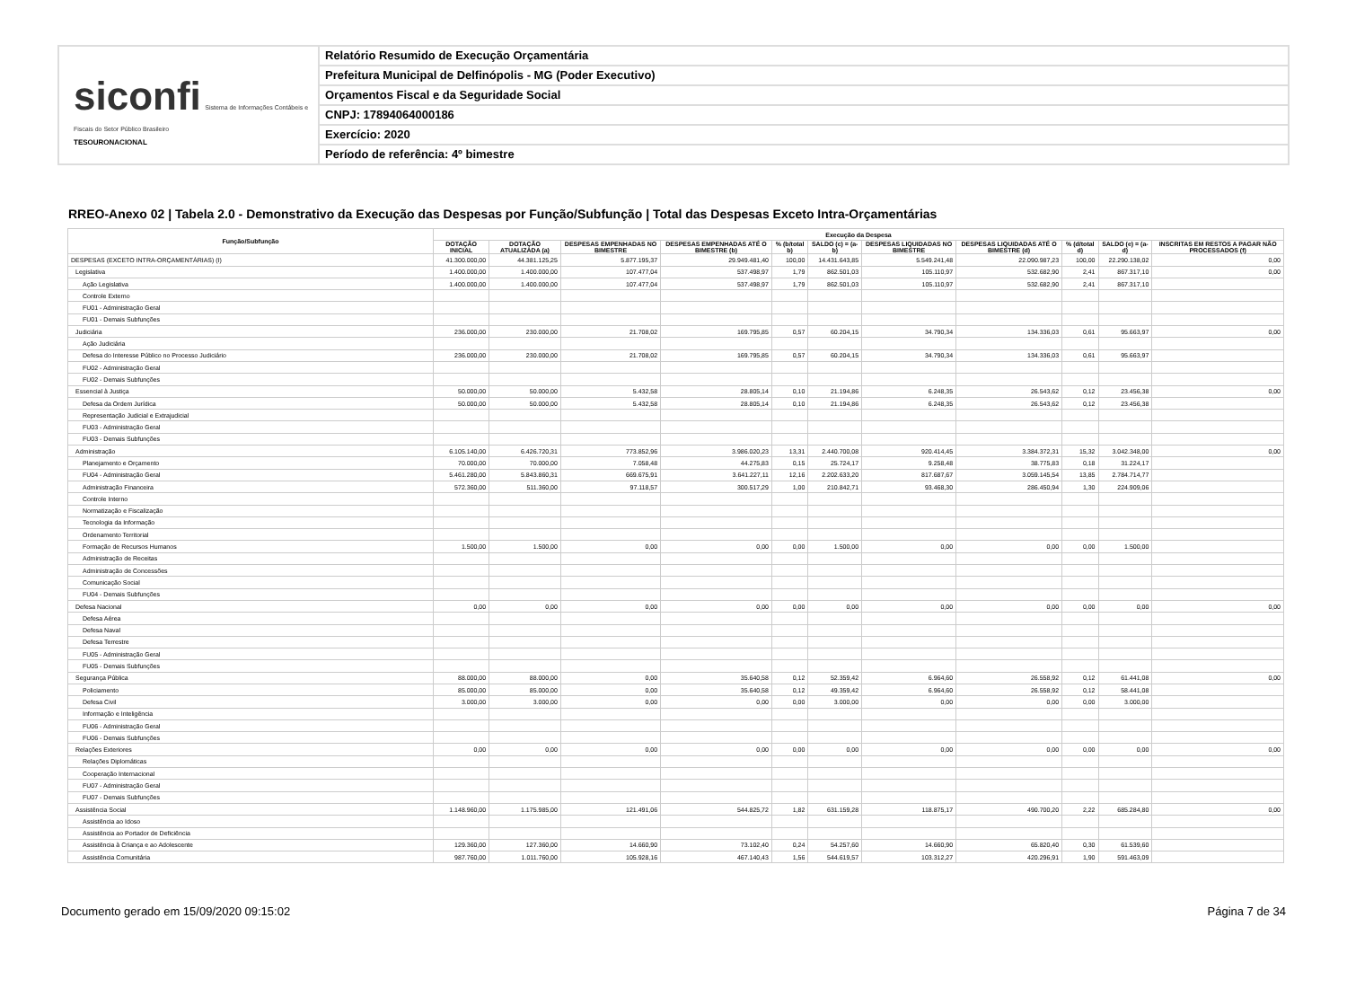siconfi Sistema de Informações Contábeis e Fiscais do Setor Público Brasileiro
TESOURONACIONAL
Relatório Resumido de Execução Orçamentária
Prefeitura Municipal de Delfinópolis - MG (Poder Executivo)
Orçamentos Fiscal e da Seguridade Social
CNPJ: 17894064000186
Exercício: 2020
Período de referência: 4º bimestre
RREO-Anexo 02 | Tabela 2.0 - Demonstrativo da Execução das Despesas por Função/Subfunção | Total das Despesas Exceto Intra-Orçamentárias
| Função/Subfunção | Execução da Despesa | | | | | | | | | | |
| --- | --- | --- | --- | --- | --- | --- | --- | --- | --- | --- | --- |
| | DOTAÇÃO INICIAL | DOTAÇÃO ATUALIZADA (a) | DESPESAS EMPENHADAS NO BIMESTRE | DESPESAS EMPENHADAS ATÉ O BIMESTRE (b) | % (b/total b) | SALDO (c) = (a-b) | DESPESAS LIQUIDADAS NO BIMESTRE | DESPESAS LIQUIDADAS ATÉ O BIMESTRE (d) | % (d/total d) | SALDO (e) = (a-d) | INSCRITAS EM RESTOS A PAGAR NÃO PROCESSADOS (f) |
| DESPESAS (EXCETO INTRA-ORÇAMENTÁRIAS) (I) | 41.300.000,00 | 44.381.125,25 | 5.877.195,37 | 29.949.481,40 | 100,00 | 14.431.643,85 | 5.549.241,48 | 22.090.987,23 | 100,00 | 22.290.138,02 | 0,00 |
| Legislativa | 1.400.000,00 | 1.400.000,00 | 107.477,04 | 537.498,97 | 1,79 | 862.501,03 | 105.110,97 | 532.682,90 | 2,41 | 867.317,10 | 0,00 |
| Ação Legislativa | 1.400.000,00 | 1.400.000,00 | 107.477,04 | 537.498,97 | 1,79 | 862.501,03 | 105.110,97 | 532.682,90 | 2,41 | 867.317,10 | |
| Controle Externo | | | | | | | | | | | |
| FU01 - Administração Geral | | | | | | | | | | | |
| FU01 - Demais Subfunções | | | | | | | | | | | |
| Judiciária | 236.000,00 | 230.000,00 | 21.708,02 | 169.795,85 | 0,57 | 60.204,15 | 34.790,34 | 134.336,03 | 0,61 | 95.663,97 | 0,00 |
| Ação Judiciária | | | | | | | | | | | |
| Defesa do Interesse Público no Processo Judiciário | 236.000,00 | 230.000,00 | 21.708,02 | 169.795,85 | 0,57 | 60.204,15 | 34.790,34 | 134.336,03 | 0,61 | 95.663,97 | |
| FU02 - Administração Geral | | | | | | | | | | | |
| FU02 - Demais Subfunções | | | | | | | | | | | |
| Essencial à Justiça | 50.000,00 | 50.000,00 | 5.432,58 | 28.805,14 | 0,10 | 21.194,86 | 6.248,35 | 26.543,62 | 0,12 | 23.456,38 | 0,00 |
| Defesa da Ordem Jurídica | 50.000,00 | 50.000,00 | 5.432,58 | 28.805,14 | 0,10 | 21.194,86 | 6.248,35 | 26.543,62 | 0,12 | 23.456,38 | |
| Representação Judicial e Extrajudicial | | | | | | | | | | | |
| FU03 - Administração Geral | | | | | | | | | | | |
| FU03 - Demais Subfunções | | | | | | | | | | | |
| Administração | 6.105.140,00 | 6.426.720,31 | 773.852,96 | 3.986.020,23 | 13,31 | 2.440.700,08 | 920.414,45 | 3.384.372,31 | 15,32 | 3.042.348,00 | 0,00 |
| Planejamento e Orçamento | 70.000,00 | 70.000,00 | 7.058,48 | 44.275,83 | 0,15 | 25.724,17 | 9.258,48 | 38.775,83 | 0,18 | 31.224,17 | |
| FU04 - Administração Geral | 5.461.280,00 | 5.843.860,31 | 669.675,91 | 3.641.227,11 | 12,16 | 2.202.633,20 | 817.687,67 | 3.059.145,54 | 13,85 | 2.784.714,77 | |
| Administração Financeira | 572.360,00 | 511.360,00 | 97.118,57 | 300.517,29 | 1,00 | 210.842,71 | 93.468,30 | 286.450,94 | 1,30 | 224.909,06 | |
| Controle Interno | | | | | | | | | | | |
| Normatização e Fiscalização | | | | | | | | | | | |
| Tecnologia da Informação | | | | | | | | | | | |
| Ordenamento Territorial | | | | | | | | | | | |
| Formação de Recursos Humanos | 1.500,00 | 1.500,00 | 0,00 | 0,00 | 0,00 | 1.500,00 | 0,00 | 0,00 | 0,00 | 1.500,00 | |
| Administração de Receitas | | | | | | | | | | | |
| Administração de Concessões | | | | | | | | | | | |
| Comunicação Social | | | | | | | | | | | |
| FU04 - Demais Subfunções | | | | | | | | | | | |
| Defesa Nacional | 0,00 | 0,00 | 0,00 | 0,00 | 0,00 | 0,00 | 0,00 | 0,00 | 0,00 | 0,00 | 0,00 |
| Defesa Aérea | | | | | | | | | | | |
| Defesa Naval | | | | | | | | | | | |
| Defesa Terrestre | | | | | | | | | | | |
| FU05 - Administração Geral | | | | | | | | | | | |
| FU05 - Demais Subfunções | | | | | | | | | | | |
| Segurança Pública | 88.000,00 | 88.000,00 | 0,00 | 35.640,58 | 0,12 | 52.359,42 | 6.964,60 | 26.558,92 | 0,12 | 61.441,08 | 0,00 |
| Policiamento | 85.000,00 | 85.000,00 | 0,00 | 35.640,58 | 0,12 | 49.359,42 | 6.964,60 | 26.558,92 | 0,12 | 58.441,08 | |
| Defesa Civil | 3.000,00 | 3.000,00 | 0,00 | 0,00 | 0,00 | 3.000,00 | 0,00 | 0,00 | 0,00 | 3.000,00 | |
| Informação e Inteligência | | | | | | | | | | | |
| FU06 - Administração Geral | | | | | | | | | | | |
| FU06 - Demais Subfunções | | | | | | | | | | | |
| Relações Exteriores | 0,00 | 0,00 | 0,00 | 0,00 | 0,00 | 0,00 | 0,00 | 0,00 | 0,00 | 0,00 | 0,00 |
| Relações Diplomáticas | | | | | | | | | | | |
| Cooperação Internacional | | | | | | | | | | | |
| FU07 - Administração Geral | | | | | | | | | | | |
| FU07 - Demais Subfunções | | | | | | | | | | | |
| Assistência Social | 1.148.960,00 | 1.175.985,00 | 121.491,06 | 544.825,72 | 1,82 | 631.159,28 | 118.875,17 | 490.700,20 | 2,22 | 685.284,80 | 0,00 |
| Assistência ao Idoso | | | | | | | | | | | |
| Assistência ao Portador de Deficiência | | | | | | | | | | | |
| Assistência à Criança e ao Adolescente | 129.360,00 | 127.360,00 | 14.660,90 | 73.102,40 | 0,24 | 54.257,60 | 14.660,90 | 65.820,40 | 0,30 | 61.539,60 | |
| Assistência Comunitária | 987.760,00 | 1.011.760,00 | 105.928,16 | 467.140,43 | 1,56 | 544.619,57 | 103.312,27 | 420.296,91 | 1,90 | 591.463,09 | |
Documento gerado em 15/09/2020 09:15:02 Página 7 de 34